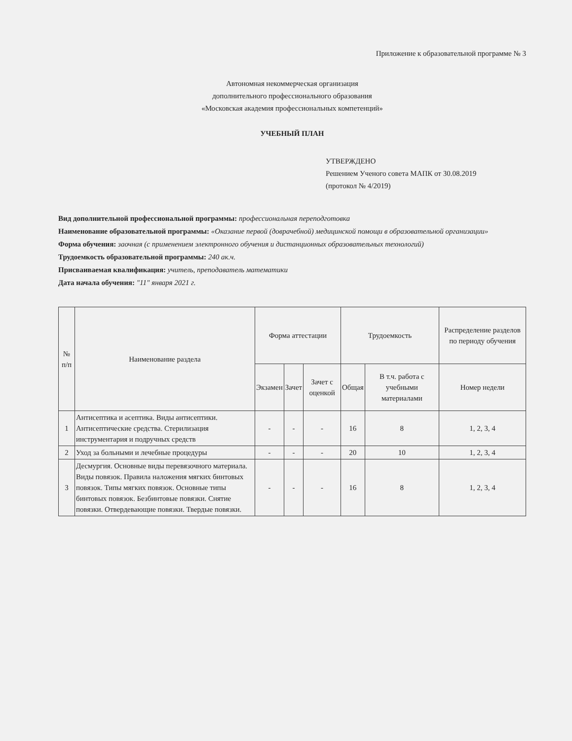Приложение к образовательной программе № 3
Автономная некоммерческая организация
дополнительного профессионального образования
«Московская академия профессиональных компетенций»
УЧЕБНЫЙ ПЛАН
УТВЕРЖДЕНО
Решением Ученого совета МАПК от 30.08.2019
(протокол № 4/2019)
Вид дополнительной профессиональной программы: профессиональная переподготовка
Наименование образовательной программы: «Оказание первой (доврачебной) медицинской помощи в образовательной организации»
Форма обучения: заочная (с применением электронного обучения и дистанционных образовательных технологий)
Трудоемкость образовательной программы: 240 ак.ч.
Присваиваемая квалификация: учитель, преподаватель математики
Дата начала обучения: "11" января 2021 г.
| № п/п | Наименование раздела | Форма аттестации | | | Трудоемкость | | Распределение разделов по периоду обучения |
| --- | --- | --- | --- | --- | --- | --- | --- |
| | | Экзамен | Зачет | Зачет с оценкой | Общая | В т.ч. работа с учебными материалами | Номер недели |
| 1 | Антисептика и асептика. Виды антисептики. Антисептические средства. Стерилизация инструментария и подручных средств | - | - | - | 16 | 8 | 1, 2, 3, 4 |
| 2 | Уход за больными и лечебные процедуры | - | - | - | 20 | 10 | 1, 2, 3, 4 |
| 3 | Десмургия. Основные виды перевязочного материала. Виды повязок. Правила наложения мягких бинтовых повязок. Типы мягких повязок. Основные типы бинтовых повязок. Безбинтовые повязки. Снятие повязки. Отвердевающие повязки. Твердые повязки. | - | - | - | 16 | 8 | 1, 2, 3, 4 |